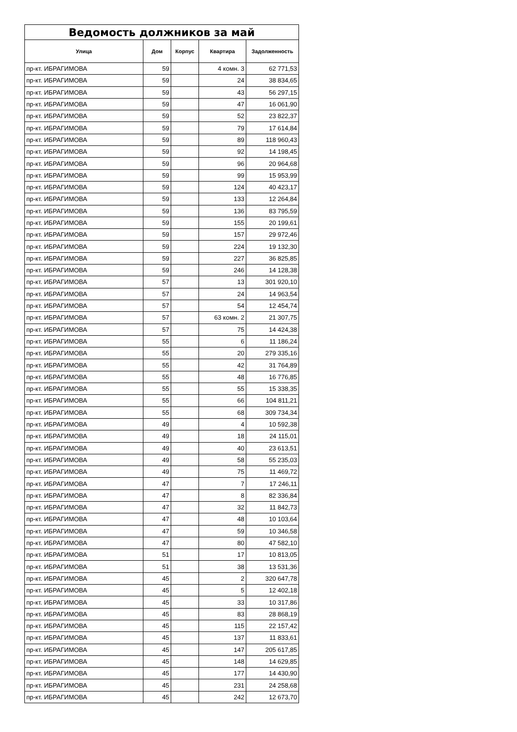| Ведомость должников за май | | | | |
| --- | --- | --- | --- | --- |
| Улица | Дом | Корпус | Квартира | Задолженность |
| пр-кт. ИБРАГИМОВА | 59 | | 4 комн. 3 | 62 771,53 |
| пр-кт. ИБРАГИМОВА | 59 | | 24 | 38 834,65 |
| пр-кт. ИБРАГИМОВА | 59 | | 43 | 56 297,15 |
| пр-кт. ИБРАГИМОВА | 59 | | 47 | 16 061,90 |
| пр-кт. ИБРАГИМОВА | 59 | | 52 | 23 822,37 |
| пр-кт. ИБРАГИМОВА | 59 | | 79 | 17 614,84 |
| пр-кт. ИБРАГИМОВА | 59 | | 89 | 118 960,43 |
| пр-кт. ИБРАГИМОВА | 59 | | 92 | 14 198,45 |
| пр-кт. ИБРАГИМОВА | 59 | | 96 | 20 964,68 |
| пр-кт. ИБРАГИМОВА | 59 | | 99 | 15 953,99 |
| пр-кт. ИБРАГИМОВА | 59 | | 124 | 40 423,17 |
| пр-кт. ИБРАГИМОВА | 59 | | 133 | 12 264,84 |
| пр-кт. ИБРАГИМОВА | 59 | | 136 | 83 795,59 |
| пр-кт. ИБРАГИМОВА | 59 | | 155 | 20 199,61 |
| пр-кт. ИБРАГИМОВА | 59 | | 157 | 29 972,46 |
| пр-кт. ИБРАГИМОВА | 59 | | 224 | 19 132,30 |
| пр-кт. ИБРАГИМОВА | 59 | | 227 | 36 825,85 |
| пр-кт. ИБРАГИМОВА | 59 | | 246 | 14 128,38 |
| пр-кт. ИБРАГИМОВА | 57 | | 13 | 301 920,10 |
| пр-кт. ИБРАГИМОВА | 57 | | 24 | 14 963,54 |
| пр-кт. ИБРАГИМОВА | 57 | | 54 | 12 454,74 |
| пр-кт. ИБРАГИМОВА | 57 | | 63 комн. 2 | 21 307,75 |
| пр-кт. ИБРАГИМОВА | 57 | | 75 | 14 424,38 |
| пр-кт. ИБРАГИМОВА | 55 | | 6 | 11 186,24 |
| пр-кт. ИБРАГИМОВА | 55 | | 20 | 279 335,16 |
| пр-кт. ИБРАГИМОВА | 55 | | 42 | 31 764,89 |
| пр-кт. ИБРАГИМОВА | 55 | | 48 | 16 776,85 |
| пр-кт. ИБРАГИМОВА | 55 | | 55 | 15 338,35 |
| пр-кт. ИБРАГИМОВА | 55 | | 66 | 104 811,21 |
| пр-кт. ИБРАГИМОВА | 55 | | 68 | 309 734,34 |
| пр-кт. ИБРАГИМОВА | 49 | | 4 | 10 592,38 |
| пр-кт. ИБРАГИМОВА | 49 | | 18 | 24 115,01 |
| пр-кт. ИБРАГИМОВА | 49 | | 40 | 23 613,51 |
| пр-кт. ИБРАГИМОВА | 49 | | 58 | 55 235,03 |
| пр-кт. ИБРАГИМОВА | 49 | | 75 | 11 469,72 |
| пр-кт. ИБРАГИМОВА | 47 | | 7 | 17 246,11 |
| пр-кт. ИБРАГИМОВА | 47 | | 8 | 82 336,84 |
| пр-кт. ИБРАГИМОВА | 47 | | 32 | 11 842,73 |
| пр-кт. ИБРАГИМОВА | 47 | | 48 | 10 103,64 |
| пр-кт. ИБРАГИМОВА | 47 | | 59 | 10 346,58 |
| пр-кт. ИБРАГИМОВА | 47 | | 80 | 47 582,10 |
| пр-кт. ИБРАГИМОВА | 51 | | 17 | 10 813,05 |
| пр-кт. ИБРАГИМОВА | 51 | | 38 | 13 531,36 |
| пр-кт. ИБРАГИМОВА | 45 | | 2 | 320 647,78 |
| пр-кт. ИБРАГИМОВА | 45 | | 5 | 12 402,18 |
| пр-кт. ИБРАГИМОВА | 45 | | 33 | 10 317,86 |
| пр-кт. ИБРАГИМОВА | 45 | | 83 | 28 868,19 |
| пр-кт. ИБРАГИМОВА | 45 | | 115 | 22 157,42 |
| пр-кт. ИБРАГИМОВА | 45 | | 137 | 11 833,61 |
| пр-кт. ИБРАГИМОВА | 45 | | 147 | 205 617,85 |
| пр-кт. ИБРАГИМОВА | 45 | | 148 | 14 629,85 |
| пр-кт. ИБРАГИМОВА | 45 | | 177 | 14 430,90 |
| пр-кт. ИБРАГИМОВА | 45 | | 231 | 24 258,68 |
| пр-кт. ИБРАГИМОВА | 45 | | 242 | 12 673,70 |